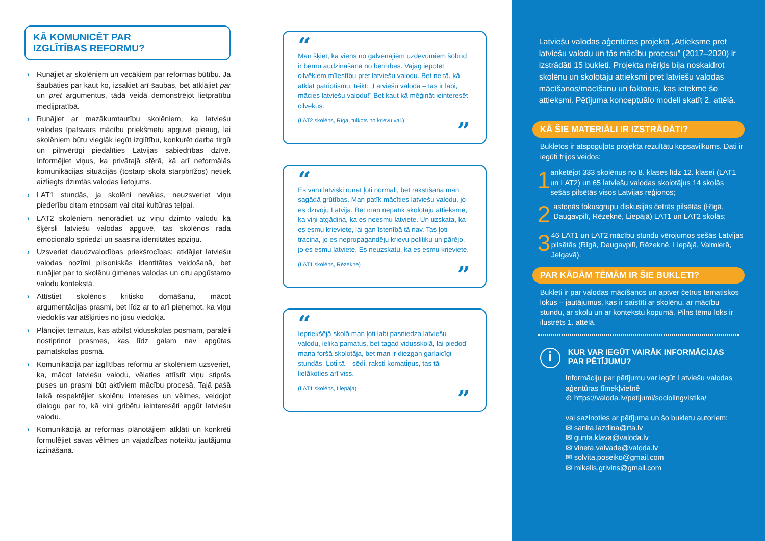KĀ KOMUNICĒT PAR
IZGLĪTĪBAS REFORMU?
› Runājiet ar skolēniem un vecākiem par reformas būtību. Ja šaubāties par kaut ko, izsakiet arī šaubas, bet atklājiet par un pret argumentus, tādā veidā demonstrējot lietpratību medijpratībā.
› Runājiet ar mazākumtautību skolēniem, ka latviešu valodas īpatsvars mācību priekšmetu apguvē pieaug, lai skolēniem būtu vieglāk iegūt izglītību, konkurēt darba tirgū un pilnvērtīgi piedalīties Latvijas sabiedrības dzīvē. Informējiet viņus, ka privātajā sfērā, kā arī neformālās komunikācijas situācijās (tostarp skolā starpbrīžos) netiek aizliegts dzimtās valodas lietojums.
› LAT1 stundās, ja skolēni nevēlas, neuzsveriet viņu piederību citam etnosam vai citai kultūras telpai.
› LAT2 skolēniem nenorādiet uz viņu dzimto valodu kā šķērsli latviešu valodas apguvē, tas skolēnos rada emocionālo spriedzi un saasina identitātes apziņu.
› Uzsveriet daudzvalodības priekšrocības; atklājiet latviešu valodas nozīmi pilsoniskās identitātes veidošanā, bet runājiet par to skolēnu ģimenes valodas un citu apgūstamo valodu kontekstā.
› Attīstiet skolēnos kritisko domāšanu, mācot argumentācijas prasmi, bet līdz ar to arī pieņemot, ka viņu viedoklis var atšķirties no jūsu viedokļa.
› Plānojiet tematus, kas atbilst vidusskolas posmam, paralēli nostiprinot prasmes, kas līdz galam nav apgūtas pamatskolas posmā.
› Komunikācijā par izglītības reformu ar skolēniem uzsveriet, ka, mācot latviešu valodu, vēlaties attīstīt viņu stiprās puses un prasmi būt aktīviem mācību procesā. Tajā pašā laikā respektējiet skolēnu intereses un vēlmes, veidojot dialogu par to, kā viņi gribētu ieinteresēti apgūt latviešu valodu.
› Komunikācijā ar reformas plānotājiem atklāti un konkrēti formulējiet savas vēlmes un vajadzības noteiktu jautājumu izzināšanā.
“
Man šķiet, ka viens no galvenajiem uzdevumiem šobrīd ir bērnu audzināšana no bērnības. Vajag iepotēt cilvēkiem mīlestību pret latviešu valodu. Bet ne tā, kā atklāt patriotismu, teikt: „Latviešu valoda – tas ir labi, mācies latviešu valodu!” Bet kaut kā mēģināt ieinteresēt cilvēkus.
(LAT2 skolēns, Rīga, tulkots no krievu val.)
”
“
Es varu latviski runāt ļoti normāli, bet rakstīšana man sagādā grūtības. Man patīk mācīties latviešu valodu, jo es dzīvoju Latvijā. Bet man nepatīk skolotāju attieksme, ka viņi atgādina, ka es neesmu latviete. Un uzskata, ka es esmu krieviete, lai gan īstenībā tā nav. Tas ļoti tracina, jo es nepropagandēju krievu politiku un pārējo, jo es esmu latviete. Es neuzskatu, ka es esmu krieviete.
(LAT1 skolēns, Rēzekne)
”
“
Iepriekšējā skolā man ļoti labi pasniedza latviešu valodu, ielika pamatus, bet tagad vidusskolā, lai piedod mana foršā skolotāja, bet man ir diezgan garlaicīgi stundās. Ļoti tā – sēdi, raksti komatiņus, tas tā lielākoties arī viss.
(LAT1 skolēns, Liepāja)
”
Latviešu valodas aģentūras projektā „Attieksme pret latviešu valodu un tās mācību procesu” (2017–2020) ir izstrādāti 15 bukleti. Projekta mērķis bija noskaidrot skolēnu un skolotāju attieksmi pret latviešu valodas mācīšanos/mācīšanu un faktorus, kas ietekmē šo attieksmi. Pētījuma konceptuālo modeli skatīt 2. attēlā.
KĀ ŠIE MATERIĀLI IR IZSTRĀDĀTI?
Bukletos ir atspoguļots projekta rezultātu kopsavilkums. Dati ir iegūti trijos veidos:
1
anketējot 333 skolēnus no 8. klases līdz 12. klasei (LAT1 un LAT2) un 65 latviešu valodas skolotājus 14 skolās sešās pilsētās visos Latvijas reģionos;
2
astoņās fokusgrupu diskusijās četrās pilsētās (Rīgā, Daugavpilī, Rēzeknē, Liepājā) LAT1 un LAT2 skolās;
3
46 LAT1 un LAT2 mācību stundu vērojumos sešās Latvijas pilsētās (Rīgā, Daugavpilī, Rēzeknē, Liepājā, Valmierā, Jelgavā).
PAR KĀDĀM TĒMĀM IR ŠIE BUKLETI?
Bukleti ir par valodas mācīšanos un aptver četrus tematiskos lokus – jautājumus, kas ir saistīti ar skolēnu, ar mācību stundu, ar skolu un ar kontekstu kopumā. Pilns tēmu loks ir ilustrēts 1. attēlā.
i
KUR VAR IEGŪT VAIRĀK INFORMĀCIJAS
PAR PĒTĪJUMU?
Informāciju par pētījumu var iegūt Latviešu valodas aģentūras tīmekļvietnē
⊕ https://valoda.lv/petijumi/sociolingvistika/
vai sazinoties ar pētījuma un šo bukletu autoriem:
✉ sanita.lazdina@rta.lv
✉ gunta.klava@valoda.lv
✉ vineta.vaivade@valoda.lv
✉ solvita.poseiko@gmail.com
✉ mikelis.grivins@gmail.com